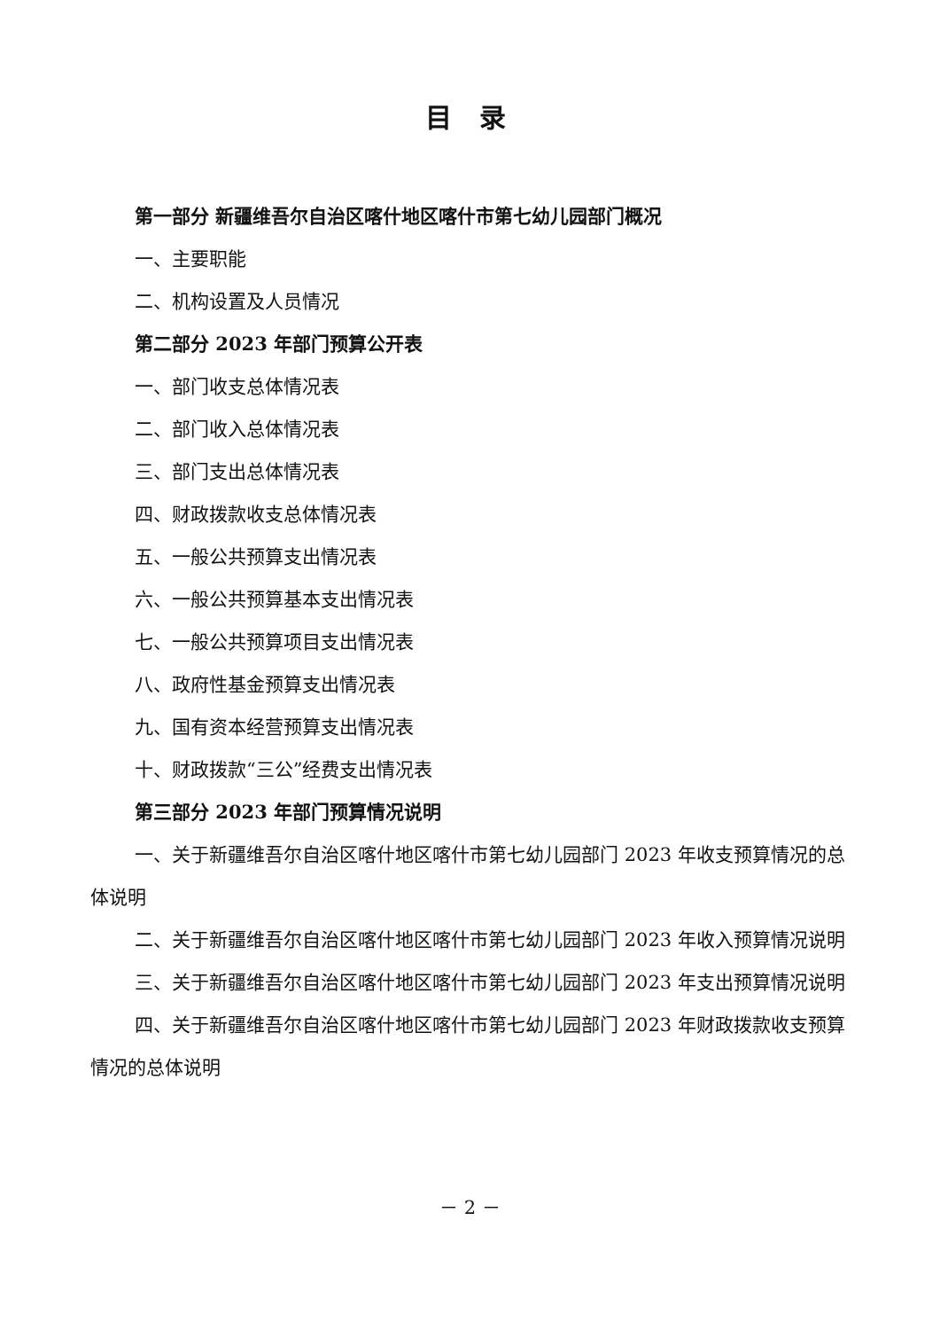目 录
第一部分 新疆维吾尔自治区喀什地区喀什市第七幼儿园部门概况
一、主要职能
二、机构设置及人员情况
第二部分 2023 年部门预算公开表
一、部门收支总体情况表
二、部门收入总体情况表
三、部门支出总体情况表
四、财政拨款收支总体情况表
五、一般公共预算支出情况表
六、一般公共预算基本支出情况表
七、一般公共预算项目支出情况表
八、政府性基金预算支出情况表
九、国有资本经营预算支出情况表
十、财政拨款“三公”经费支出情况表
第三部分 2023 年部门预算情况说明
一、关于新疆维吾尔自治区喀什地区喀什市第七幼儿园部门 2023 年收支预算情况的总体说明
二、关于新疆维吾尔自治区喀什地区喀什市第七幼儿园部门 2023 年收入预算情况说明
三、关于新疆维吾尔自治区喀什地区喀什市第七幼儿园部门 2023 年支出预算情况说明
四、关于新疆维吾尔自治区喀什地区喀什市第七幼儿园部门 2023 年财政拨款收支预算情况的总体说明
－ 2 －